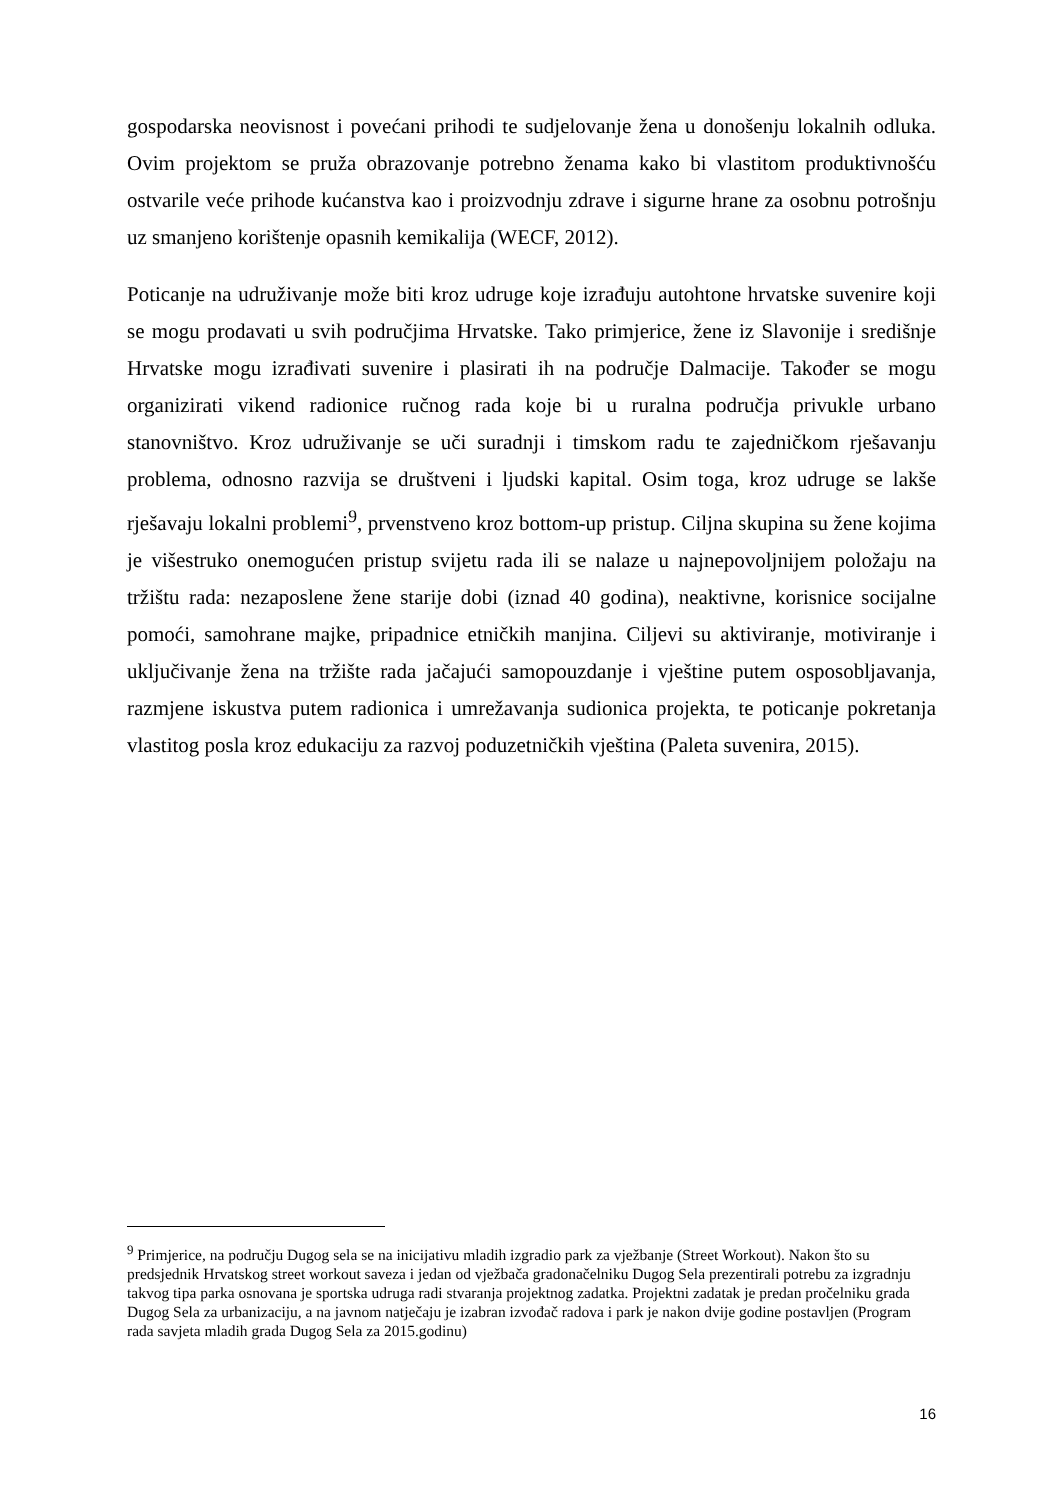gospodarska neovisnost i povećani prihodi te sudjelovanje žena u donošenju lokalnih odluka. Ovim projektom se pruža obrazovanje potrebno ženama kako bi vlastitom produktivnošću ostvarile veće prihode kućanstva kao i proizvodnju zdrave i sigurne hrane za osobnu potrošnju uz smanjeno korištenje opasnih kemikalija (WECF, 2012).
Poticanje na udruživanje može biti kroz udruge koje izrađuju autohtone hrvatske suvenire koji se mogu prodavati u svih područjima Hrvatske. Tako primjerice, žene iz Slavonije i središnje Hrvatske mogu izrađivati suvenire i plasirati ih na područje Dalmacije. Također se mogu organizirati vikend radionice ručnog rada koje bi u ruralna područja privukle urbano stanovništvo. Kroz udruživanje se uči suradnji i timskom radu te zajedničkom rješavanju problema, odnosno razvija se društveni i ljudski kapital. Osim toga, kroz udruge se lakše rješavaju lokalni problemi<sup>9</sup>, prvenstveno kroz bottom-up pristup. Ciljna skupina su žene kojima je višestruko onemogućen pristup svijetu rada ili se nalaze u najnepovoljnijem položaju na tržištu rada: nezaposlene žene starije dobi (iznad 40 godina), neaktivne, korisnice socijalne pomoći, samohrane majke, pripadnice etničkih manjina. Ciljevi su aktiviranje, motiviranje i uključivanje žena na tržište rada jačajući samopouzdanje i vještine putem osposobljavanja, razmjene iskustva putem radionica i umrežavanja sudionica projekta, te poticanje pokretanja vlastitog posla kroz edukaciju za razvoj poduzetničkih vještina (Paleta suvenira, 2015).
<sup>9</sup> Primjerice, na području Dugog sela se na inicijativu mladih izgradio park za vježbanje (Street Workout). Nakon što su predsjednik Hrvatskog street workout saveza i jedan od vježbača gradonačelniku Dugog Sela prezentirali potrebu za izgradnju takvog tipa parka osnovana je sportska udruga radi stvaranja projektnog zadatka. Projektni zadatak je predan pročelniku grada Dugog Sela za urbanizaciju, a na javnom natječaju je izabran izvođač radova i park je nakon dvije godine postavljen (Program rada savjeta mladih grada Dugog Sela za 2015.godinu)
16